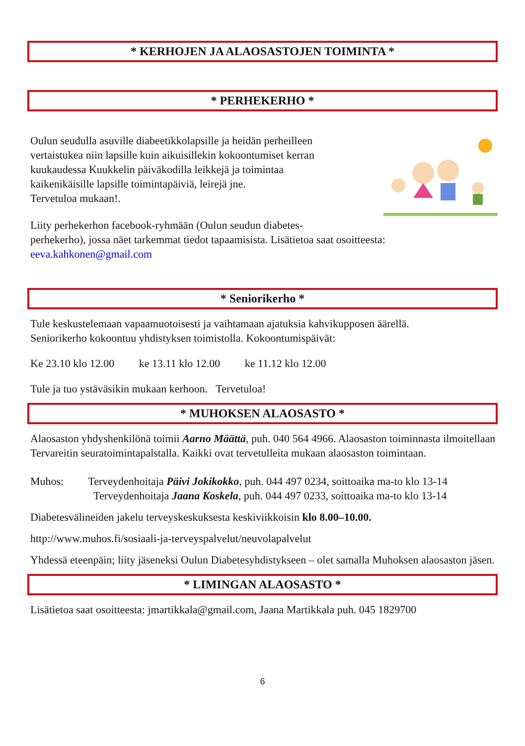* KERHOJEN JA ALAOSASTOJEN TOIMINTA *
* PERHEKERHO *
Oulun seudulla asuville diabeetikkolapsille ja heidän perheilleen
vertaistukea niin lapsille kuin aikuisillekin kokoontumiset kerran
kuukaudessa Kuukkelin päiväkodilla leikkejä ja toimintaa
kaikenikäisille lapsille toimintapäiviä, leirejä jne.
Tervetuloa mukaan!.
Liity perhekerhon facebook-ryhmään (Oulun seudun diabetes-
perhekerho), jossa näet tarkemmat tiedot tapaamisista. Lisätietoa saat osoitteesta:
eeva.kahkonen@gmail.com
* Seniorikerho *
Tule keskustelemaan vapaamuotoisesti ja vaihtamaan ajatuksia kahvikupposen äärellä.
Seniorikerho kokoontuu yhdistyksen toimistolla. Kokoontumispäivät:
Ke 23.10 klo 12.00 ke 13.11 klo 12.00 ke 11.12 klo 12.00
Tule ja tuo ystäväsikin mukaan kerhoon. Tervetuloa!
* MUHOKSEN ALAOSASTO *
Alaosaston yhdyshenkilönä toimii Aarno Määttä, puh. 040 564 4966. Alaosaston toiminnasta ilmoitellaan Tervareitin seuratoimintapalstalla. Kaikki ovat tervetulleita mukaan alaosaston toimintaan.
Muhos: Terveydenhoitaja Päivi Jokikokko, puh. 044 497 0234, soittoaika ma-to klo 13-14
Terveydenhoitaja Jaana Koskela, puh. 044 497 0233, soittoaika ma-to klo 13-14
Diabetesvälineiden jakelu terveyskeskuksesta keskiviikkoisin klo 8.00–10.00.
http://www.muhos.fi/sosiaali-ja-terveyspalvelut/neuvolapalvelut
Yhdessä eteenpäin; liity jäseneksi Oulun Diabetesyhdistykseen – olet samalla Muhoksen alaosaston jäsen.
* LIMINGAN ALAOSASTO *
Lisätietoa saat osoitteesta: jmartikkala@gmail.com, Jaana Martikkala puh. 045 1829700
6